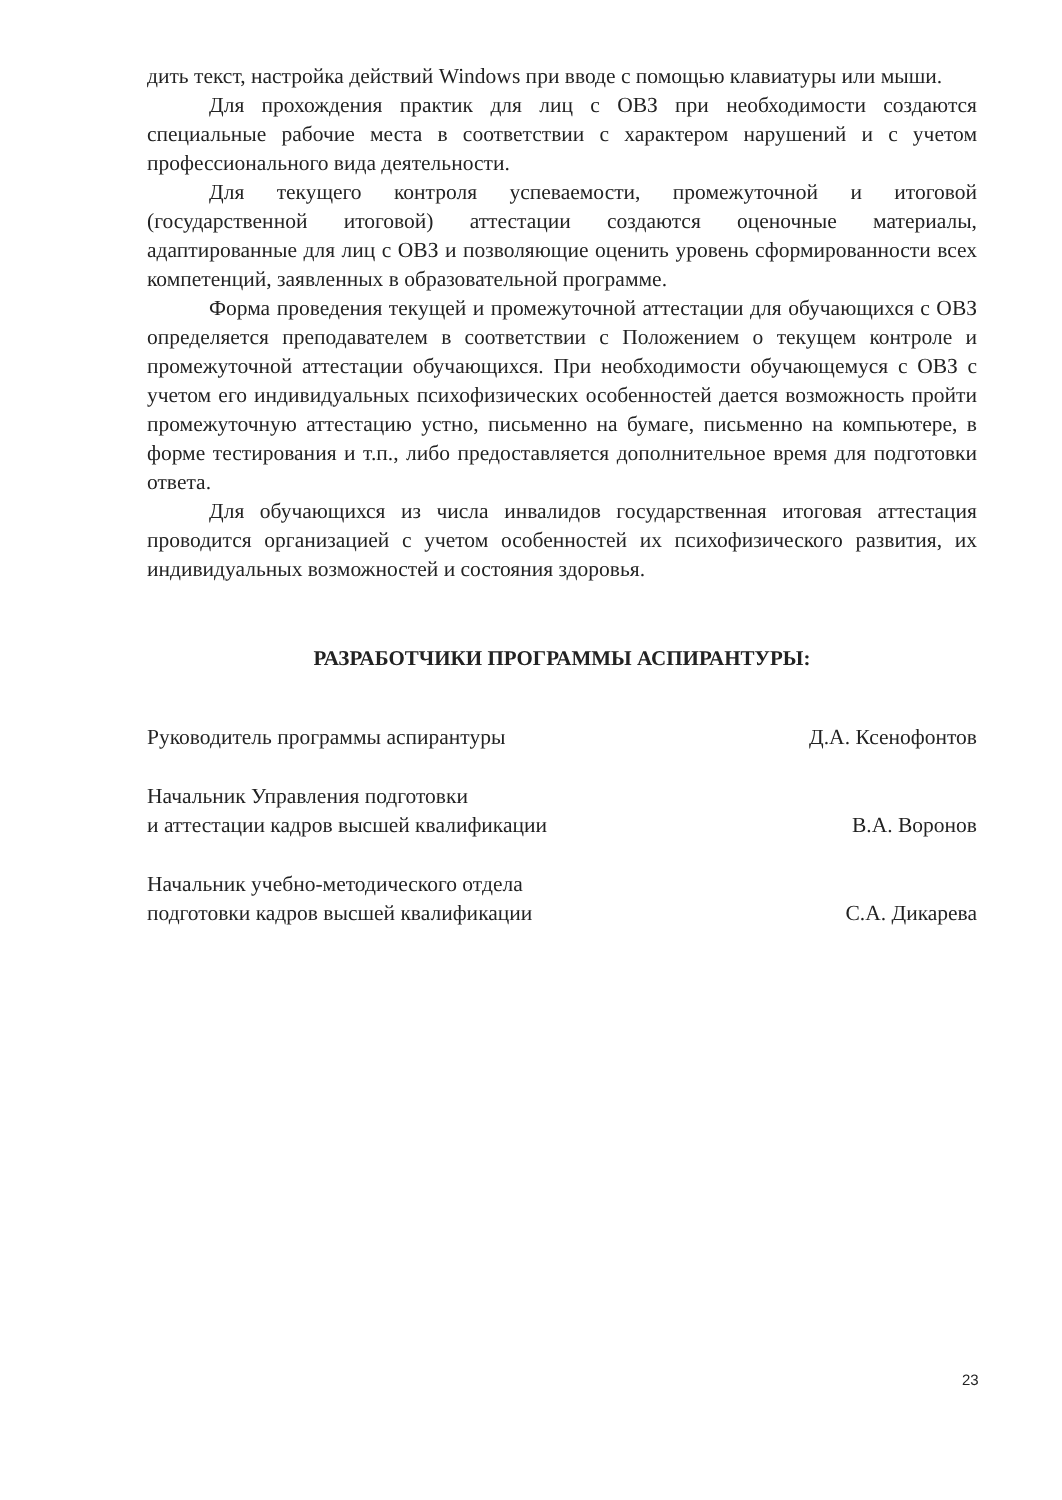дить текст, настройка действий Windows при вводе с помощью клавиатуры или мыши.
Для прохождения практик для лиц с ОВЗ при необходимости создаются специальные рабочие места в соответствии с характером нарушений и с учетом профессионального вида деятельности.
Для текущего контроля успеваемости, промежуточной и итоговой (государственной итоговой) аттестации создаются оценочные материалы, адаптированные для лиц с ОВЗ и позволяющие оценить уровень сформированности всех компетенций, заявленных в образовательной программе.
Форма проведения текущей и промежуточной аттестации для обучающихся с ОВЗ определяется преподавателем в соответствии с Положением о текущем контроле и промежуточной аттестации обучающихся. При необходимости обучающемуся с ОВЗ с учетом его индивидуальных психофизических особенностей дается возможность пройти промежуточную аттестацию устно, письменно на бумаге, письменно на компьютере, в форме тестирования и т.п., либо предоставляется дополнительное время для подготовки ответа.
Для обучающихся из числа инвалидов государственная итоговая аттестация проводится организацией с учетом особенностей их психофизического развития, их индивидуальных возможностей и состояния здоровья.
РАЗРАБОТЧИКИ ПРОГРАММЫ АСПИРАНТУРЫ:
Руководитель программы аспирантуры Д.А. Ксенофонтов
Начальник Управления подготовки
и аттестации кадров высшей квалификации В.А. Воронов
Начальник учебно-методического отдела
подготовки кадров высшей квалификации С.А. Дикарева
23